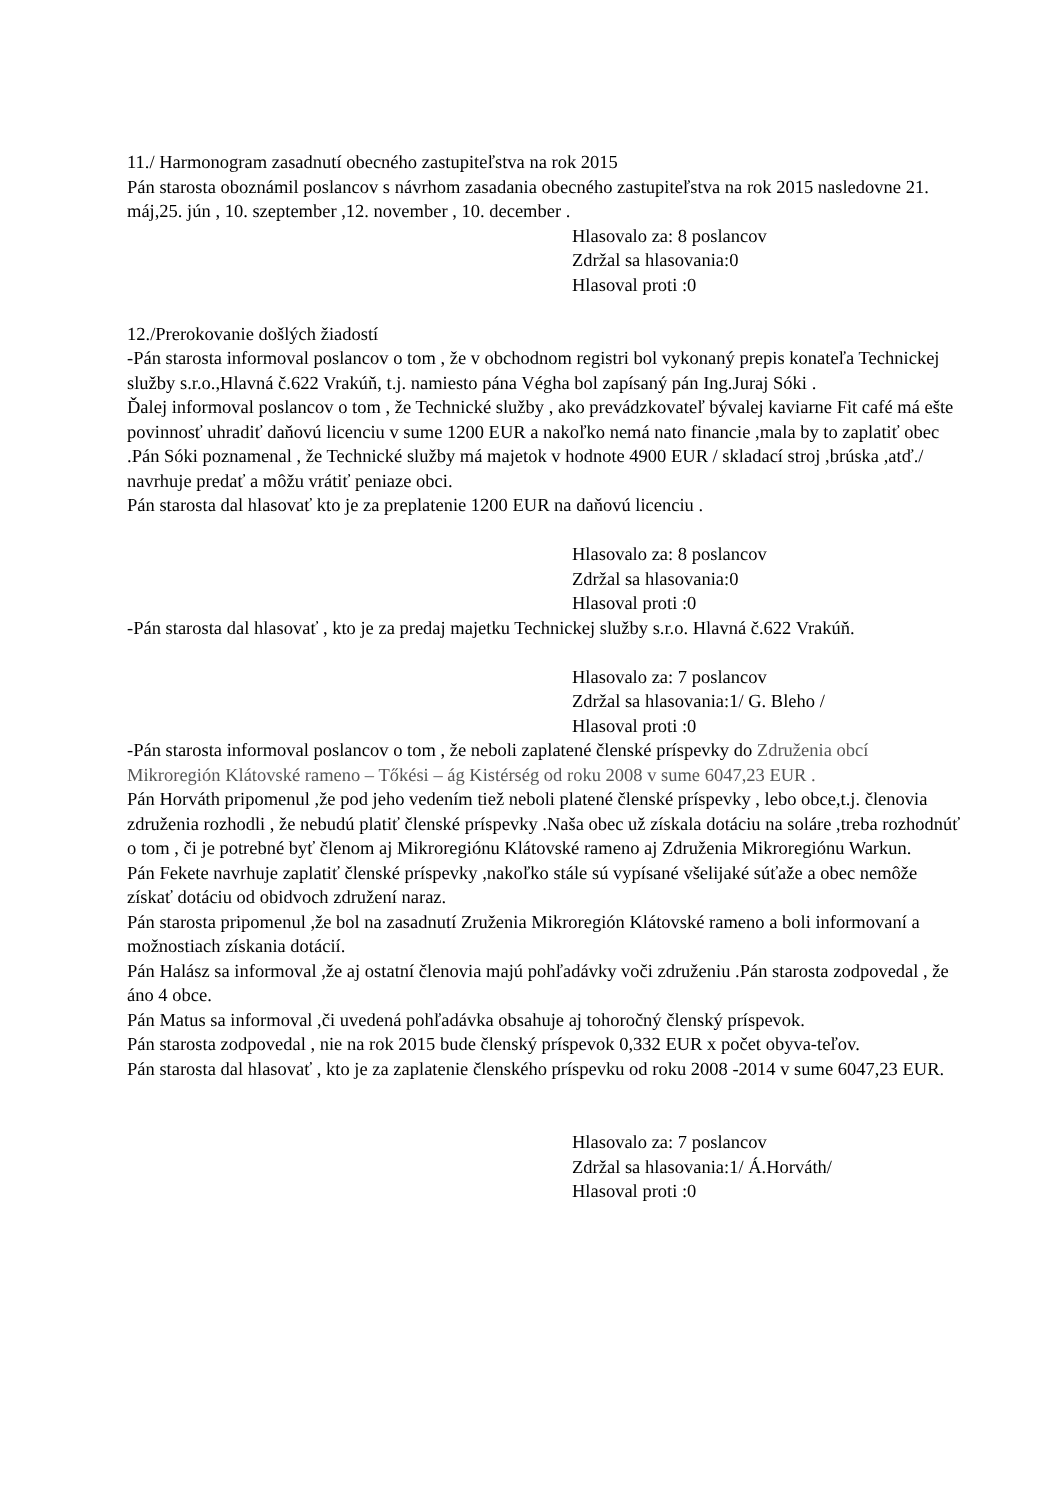11./ Harmonogram zasadnutí obecného zastupiteľstva na rok 2015
Pán starosta oboznámil poslancov s návrhom zasadania obecného zastupiteľstva na rok 2015 nasledovne 21. máj,25. jún , 10. szeptember ,12. november , 10. december .
Hlasovalo za: 8 poslancov
Zdržal sa hlasovania:0
Hlasoval proti :0
12./Prerokovanie došlých žiadostí
-Pán starosta informoval poslancov o tom , že v obchodnom registri bol vykonaný prepis konateľa Technickej služby s.r.o.,Hlavná č.622 Vrakúň, t.j. namiesto pána Végha bol zapísaný pán Ing.Juraj Sóki .
Ďalej informoval poslancov o tom , že Technické služby , ako prevádzkovateľ bývalej kaviarne Fit café má ešte povinnosť uhradiť daňovú licenciu v sume 1200 EUR a nakoľko nemá nato financie ,mala by to zaplatiť obec .Pán Sóki poznamenal , že Technické služby má majetok v hodnote 4900 EUR / skladací stroj ,brúska ,atď./ navrhuje predať a môžu vrátiť peniaze obci.
Pán starosta dal hlasovať kto je za preplatenie 1200 EUR na daňovú licenciu .
Hlasovalo za: 8 poslancov
Zdržal sa hlasovania:0
Hlasoval proti :0
-Pán starosta dal hlasovať , kto je za predaj majetku Technickej služby s.r.o. Hlavná č.622 Vrakúň.
Hlasovalo za: 7 poslancov
Zdržal sa hlasovania:1/ G. Bleho /
Hlasoval proti :0
-Pán starosta informoval poslancov o tom , že neboli zaplatené členské príspevky do Združenia obcí Mikroregión Klátovské rameno – Tőkési – ág Kistérség od roku 2008 v sume 6047,23 EUR .
Pán Horváth pripomenul ,že pod jeho vedením tiež neboli platené členské príspevky , lebo obce,t.j. členovia združenia rozhodli , že nebudú platiť členské príspevky .Naša obec už získala dotáciu na soláre ,treba rozhodnúť o tom , či je potrebné byť členom aj Mikroregiónu Klátovské rameno aj Združenia Mikroregiónu Warkun.
Pán Fekete navrhuje zaplatiť členské príspevky ,nakoľko stále sú vypísané všelijaké súťaže a obec nemôže získať dotáciu od obidvoch združení naraz.
Pán starosta pripomenul ,že bol na zasadnutí Zruženia Mikroregión Klátovské rameno a boli informovaní a možnostiach získania dotácií.
Pán Halász sa informoval ,že aj ostatní členovia majú pohľadávky voči združeniu .Pán starosta zodpovedal , že áno 4 obce.
Pán Matus sa informoval ,či uvedená pohľadávka obsahuje aj tohoročný členský príspevok.
Pán starosta zodpovedal , nie na rok 2015 bude členský príspevok 0,332 EUR x počet obyva-teľov.
Pán starosta dal hlasovať , kto je za zaplatenie členského príspevku od roku 2008 -2014 v sume 6047,23 EUR.
Hlasovalo za: 7 poslancov
Zdržal sa hlasovania:1/ Á.Horváth/
Hlasoval proti :0